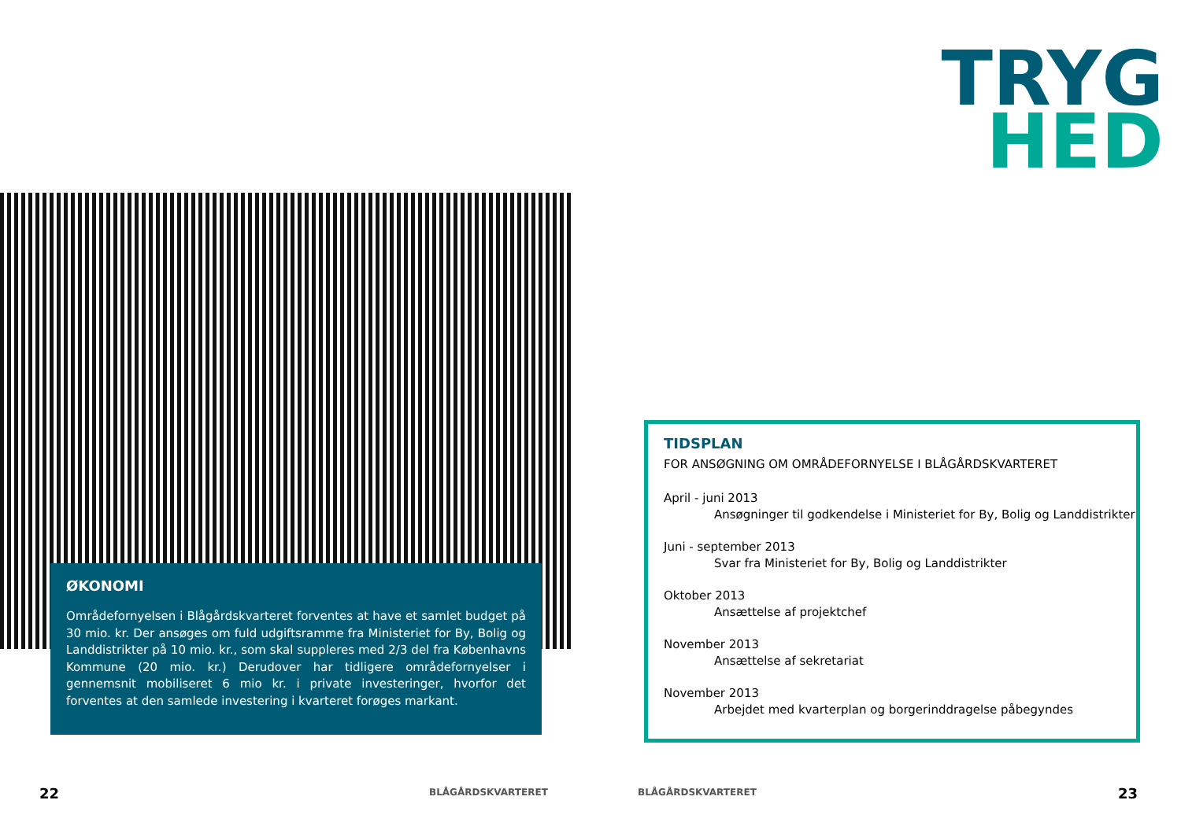ØKONOMI
Områdefornyelsen i Blågårdskvarteret forventes at have et samlet budget på 30 mio. kr. Der ansøges om fuld udgiftsramme fra Ministeriet for By, Bolig og Landdistrikter på 10 mio. kr., som skal suppleres med 2/3 del fra Københavns Kommune (20 mio. kr.) Derudover har tidligere områdefornyelser i gennemsnit mobiliseret 6 mio kr. i private investeringer, hvorfor det forventes at den samlede investering i kvarteret forøges markant.
22 BLÅGÅRDSKVARTERET
TRYG
HED
TIDSPLAN
FOR ANSØGNING OM OMRÅDEFORNYELSE I BLÅGÅRDSKVARTERET
April - juni 2013
Ansøgninger til godkendelse i Ministeriet for By, Bolig og Landdistrikter
Juni - september 2013
Svar fra Ministeriet for By, Bolig og Landdistrikter
Oktober 2013
Ansættelse af projektchef
November 2013
Ansættelse af sekretariat
November 2013
Arbejdet med kvarterplan og borgerinddragelse påbegyndes
BLÅGÅRDSKVARTERET 23